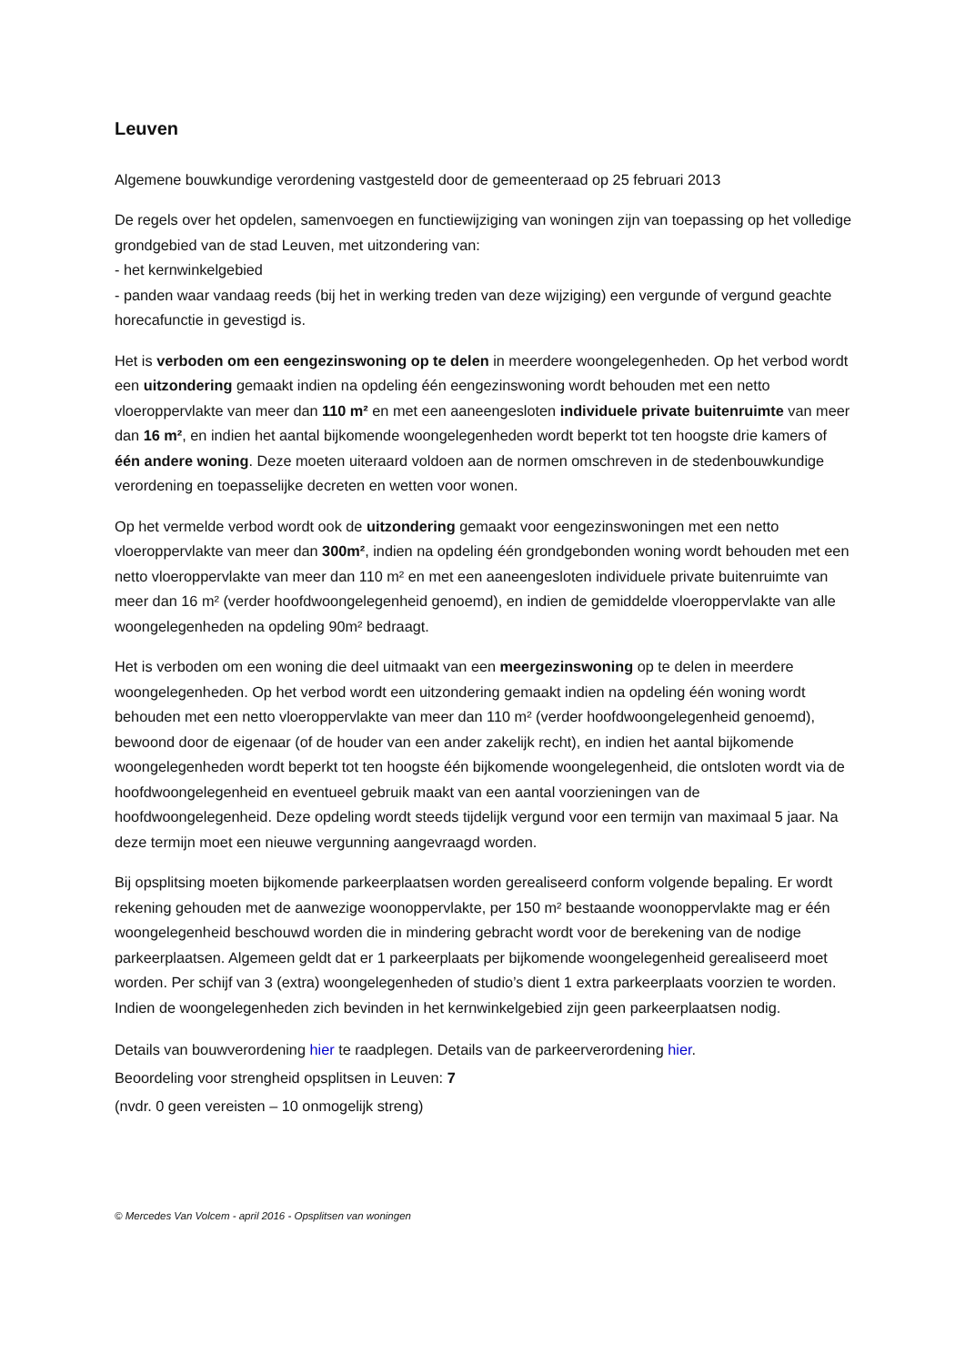Leuven
Algemene bouwkundige verordening vastgesteld door de gemeenteraad op 25 februari 2013
De regels over het opdelen, samenvoegen en functiewijziging van woningen zijn van toepassing op het volledige grondgebied van de stad Leuven, met uitzondering van:
- het kernwinkelgebied
- panden waar vandaag reeds (bij het in werking treden van deze wijziging) een vergunde of vergund geachte horecafunctie in gevestigd is.
Het is verboden om een eengezinswoning op te delen in meerdere woongelegenheden. Op het verbod wordt een uitzondering gemaakt indien na opdeling één eengezinswoning wordt behouden met een netto vloeroppervlakte van meer dan 110 m² en met een aaneengesloten individuele private buitenruimte van meer dan 16 m², en indien het aantal bijkomende woongelegenheden wordt beperkt tot ten hoogste drie kamers of één andere woning. Deze moeten uiteraard voldoen aan de normen omschreven in de stedenbouwkundige verordening en toepasselijke decreten en wetten voor wonen.
Op het vermelde verbod wordt ook de uitzondering gemaakt voor eengezinswoningen met een netto vloeroppervlakte van meer dan 300m², indien na opdeling één grondgebonden woning wordt behouden met een netto vloeroppervlakte van meer dan 110 m² en met een aaneengesloten individuele private buitenruimte van meer dan 16 m² (verder hoofdwoongelegenheid genoemd), en indien de gemiddelde vloeroppervlakte van alle woongelegenheden na opdeling 90m² bedraagt.
Het is verboden om een woning die deel uitmaakt van een meergezinswoning op te delen in meerdere woongelegenheden. Op het verbod wordt een uitzondering gemaakt indien na opdeling één woning wordt behouden met een netto vloeroppervlakte van meer dan 110 m² (verder hoofdwoongelegenheid genoemd), bewoond door de eigenaar (of de houder van een ander zakelijk recht), en indien het aantal bijkomende woongelegenheden wordt beperkt tot ten hoogste één bijkomende woongelegenheid, die ontsloten wordt via de hoofdwoongelegenheid en eventueel gebruik maakt van een aantal voorzieningen van de hoofdwoongelegenheid. Deze opdeling wordt steeds tijdelijk vergund voor een termijn van maximaal 5 jaar. Na deze termijn moet een nieuwe vergunning aangevraagd worden.
Bij opsplitsing moeten bijkomende parkeerplaatsen worden gerealiseerd conform volgende bepaling. Er wordt rekening gehouden met de aanwezige woonoppervlakte, per 150 m² bestaande woonoppervlakte mag er één woongelegenheid beschouwd worden die in mindering gebracht wordt voor de berekening van de nodige parkeerplaatsen. Algemeen geldt dat er 1 parkeerplaats per bijkomende woongelegenheid gerealiseerd moet worden. Per schijf van 3 (extra) woongelegenheden of studio’s dient 1 extra parkeerplaats voorzien te worden. Indien de woongelegenheden zich bevinden in het kernwinkelgebied zijn geen parkeerplaatsen nodig.
Details van bouwverordening hier te raadplegen. Details van de parkeerverordening hier.
Beoordeling voor strengheid opsplitsen in Leuven: 7
(nvdr. 0 geen vereisten – 10 onmogelijk streng)
© Mercedes Van Volcem - april 2016 - Opsplitsen van woningen